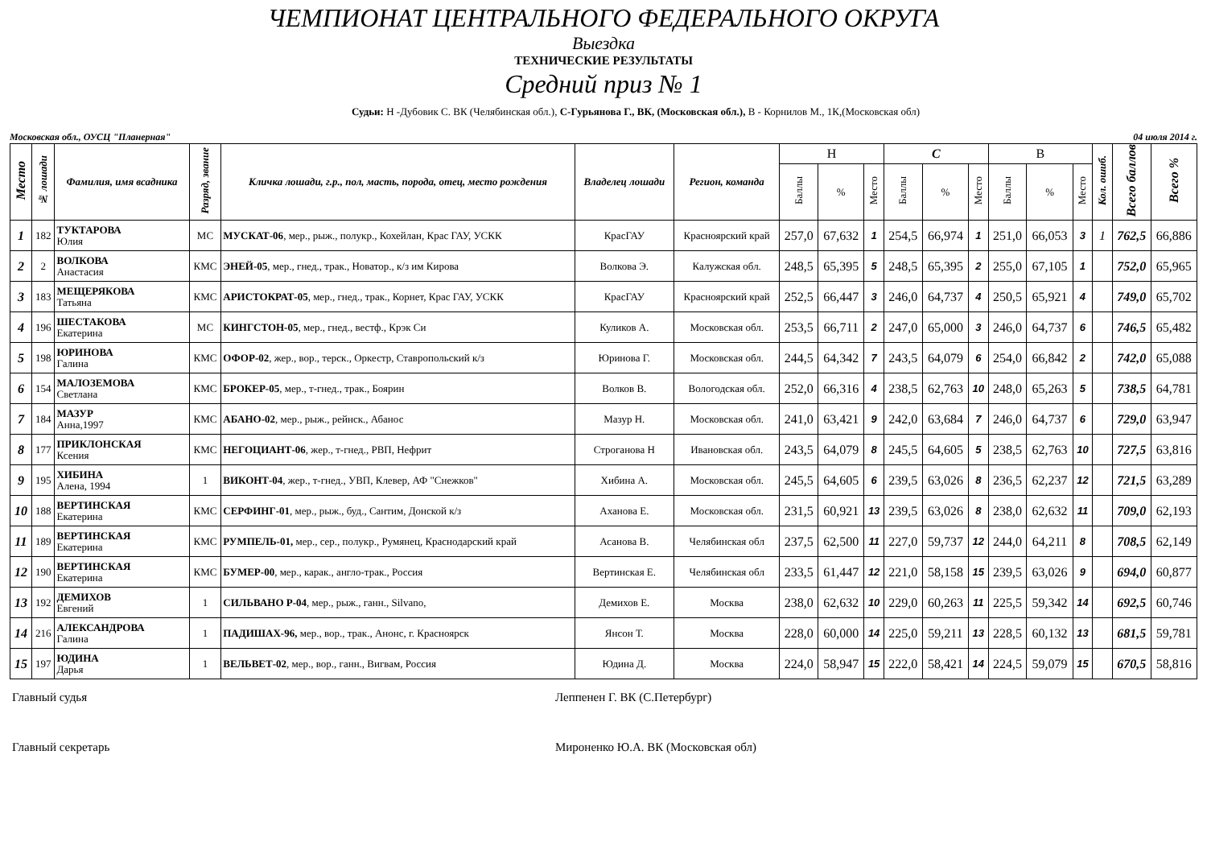ЧЕМПИОНАТ ЦЕНТРАЛЬНОГО ФЕДЕРАЛЬНОГО ОКРУГА
Выездка
ТЕХНИЧЕСКИЕ РЕЗУЛЬТАТЫ
Средний приз № 1
Судьи: Н -Дубовик С. ВК (Челябинская обл.), С-Гурьянова Г., ВК, (Московская обл.), В - Корнилов М., 1К,(Московская обл)
Московская обл., ОУСЦ "Планерная" 04 июля 2014 г.
| Место | № лошади | Фамилия, имя всадника | Разряд, звание | Кличка лошади, г.р., пол, масть, порода, отец, место рождения | Владелец лошади | Регион, команда | Н | | | С | | | В | | | Кол. ошиб. | Всего баллов | Всего % |
| --- | --- | --- | --- | --- | --- | --- | --- | --- | --- | --- | --- | --- | --- | --- | --- | --- | --- | --- |
| | | | | | | | Баллы | % | Место | Баллы | % | Место | Баллы | % | Место | | | |
| 1 | 182 | ТУКТАРОВА Юлия | МС | МУСКАТ-06 , мер., рыж., полукр., Кохейлан, Крас ГАУ, УСКК | КрасГАУ | Красноярский край | 257,0 | 67,632 | 1 | 254,5 | 66,974 | 1 | 251,0 | 66,053 | 3 | 1 | 762,5 | 66,886 |
| 2 | 2 | ВОЛКОВА Анастасия | КМС | ЭНЕЙ-05 , мер., гнед., трак., Новатор., к/з им Кирова | Волкова Э. | Калужская обл. | 248,5 | 65,395 | 5 | 248,5 | 65,395 | 2 | 255,0 | 67,105 | 1 | | 752,0 | 65,965 |
| 3 | 183 | МЕЩЕРЯКОВА Татьяна | КМС | АРИСТОКРАТ-05 , мер., гнед., трак., Корнет, Крас ГАУ, УСКК | КрасГАУ | Красноярский край | 252,5 | 66,447 | 3 | 246,0 | 64,737 | 4 | 250,5 | 65,921 | 4 | | 749,0 | 65,702 |
| 4 | 196 | ШЕСТАКОВА Екатерина | МС | КИНГСТОН-05 , мер., гнед., вестф., Крэк Си | Куликов А. | Московская обл. | 253,5 | 66,711 | 2 | 247,0 | 65,000 | 3 | 246,0 | 64,737 | 6 | | 746,5 | 65,482 |
| 5 | 198 | ЮРИНОВА Галина | КМС | ОФОР-02 , жер., вор., терск., Оркестр, Ставропольский к/з | Юринова Г. | Московская обл. | 244,5 | 64,342 | 7 | 243,5 | 64,079 | 6 | 254,0 | 66,842 | 2 | | 742,0 | 65,088 |
| 6 | 154 | МАЛОЗЕМОВА Светлана | КМС | БРОКЕР-05 , мер., т-гнед., трак., Боярин | Волков В. | Вологодская обл. | 252,0 | 66,316 | 4 | 238,5 | 62,763 | 10 | 248,0 | 65,263 | 5 | | 738,5 | 64,781 |
| 7 | 184 | МАЗУР Анна,1997 | КМС | АБАНО-02 , мер., рыж., рейнск., Абанос | Мазур Н. | Московская обл. | 241,0 | 63,421 | 9 | 242,0 | 63,684 | 7 | 246,0 | 64,737 | 6 | | 729,0 | 63,947 |
| 8 | 177 | ПРИКЛОНСКАЯ Ксения | КМС | НЕГОЦИАНТ-06 , жер., т-гнед., РВП, Нефрит | Строганова Н | Ивановская обл. | 243,5 | 64,079 | 8 | 245,5 | 64,605 | 5 | 238,5 | 62,763 | 10 | | 727,5 | 63,816 |
| 9 | 195 | ХИБИНА Алена, 1994 | 1 | ВИКОНТ-04 , жер., т-гнед., УВП, Клевер, АФ "Снежков" | Хибина А. | Московская обл. | 245,5 | 64,605 | 6 | 239,5 | 63,026 | 8 | 236,5 | 62,237 | 12 | | 721,5 | 63,289 |
| 10 | 188 | ВЕРТИНСКАЯ Екатерина | КМС | СЕРФИНГ-01 , мер., рыж., буд., Сантим, Донской к/з | Аханова Е. | Московская обл. | 231,5 | 60,921 | 13 | 239,5 | 63,026 | 8 | 238,0 | 62,632 | 11 | | 709,0 | 62,193 |
| 11 | 189 | ВЕРТИНСКАЯ Екатерина | КМС | РУМПЕЛЬ-01, мер., сер., полукр., Румянец, Краснодарский край | Асанова В. | Челябинская обл | 237,5 | 62,500 | 11 | 227,0 | 59,737 | 12 | 244,0 | 64,211 | 8 | | 708,5 | 62,149 |
| 12 | 190 | ВЕРТИНСКАЯ Екатерина | КМС | БУМЕР-00 , мер., карак., англо-трак., Россия | Вертинская Е. | Челябинская обл | 233,5 | 61,447 | 12 | 221,0 | 58,158 | 15 | 239,5 | 63,026 | 9 | | 694,0 | 60,877 |
| 13 | 192 | ДЕМИХОВ Евгений | 1 | СИЛЬВАНО Р-04 , мер., рыж., ганн., Silvano, | Демихов Е. | Москва | 238,0 | 62,632 | 10 | 229,0 | 60,263 | 11 | 225,5 | 59,342 | 14 | | 692,5 | 60,746 |
| 14 | 216 | АЛЕКСАНДРОВА Галина | 1 | ПАДИШАХ-96, мер., вор., трак., Анонс, г. Красноярск | Янсон Т. | Москва | 228,0 | 60,000 | 14 | 225,0 | 59,211 | 13 | 228,5 | 60,132 | 13 | | 681,5 | 59,781 |
| 15 | 197 | ЮДИНА Дарья | 1 | ВЕЛЬВЕТ-02 , мер., вор., ганн., Вигвам, Россия | Юдина Д. | Москва | 224,0 | 58,947 | 15 | 222,0 | 58,421 | 14 | 224,5 | 59,079 | 15 | | 670,5 | 58,816 |
Главный судья Леппенен Г. ВК (С.Петербург)
Главный секретарь Мироненко Ю.А. ВК (Московская обл)